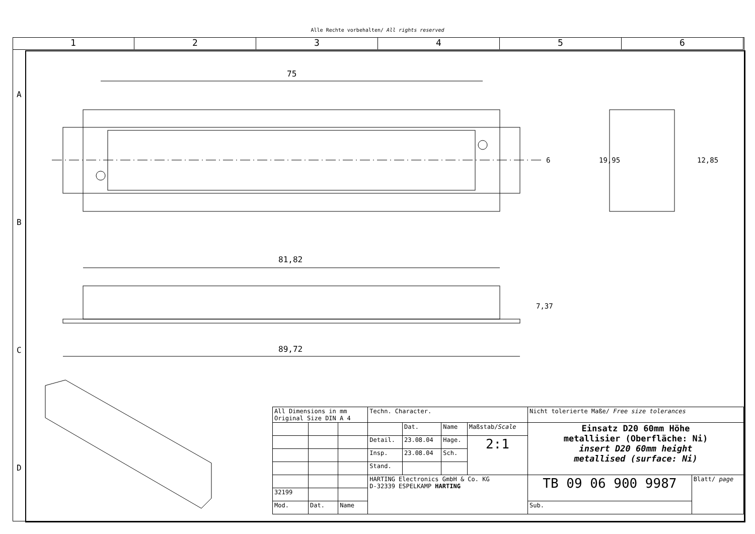Alle Rechte vorbehalten/ All rights reserved
1 2 3 4 5 6
75
81,82
89,72
6 19,95 12,85
7,37
A
B
C
D
| All Dimensions in mm Original Size DIN A 4 | | | Techn. Character. | | | | Nicht tolerierte Maße/ Free size tolerances | |
| | | | | Dat. | Name | Maßstab/ Scale | Einsatz D20 60mm Höhe metallisier (Oberfläche: Ni) insert D20 60mm height metallised (surface: Ni) | |
| | | | Detail. | 23.08.04 | Hage. | 2:1 | | |
| | | | Insp. | 23.08.04 | Sch. | | | |
| | | | Stand. | | | | | |
| | | | HARTING Electronics GmbH & Co. KG D-32339 ESPELKAMP HARTING | | | | TB 09 06 900 9987 | Blatt/ page |
| 32199 | | | | | | | | |
| Mod. | Dat. | Name | | | | | Sub. | |